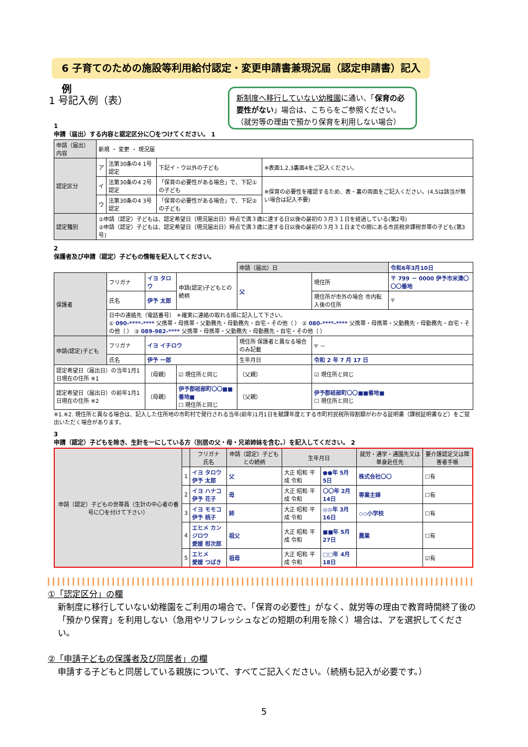6 子育てのための施設等利用給付認定・変更申請書兼現況届（認定申請書）記入例
1 号記入例（表）
新制度へ移行していない幼稚園に通い、「保育の必要性がない」場合は、こちらをご参照ください。（就労等の理由で預かり保育を利用しない場合）
1
申請（届出）する内容と認定区分に〇をつけてください。 1
| 申請（届出）内容 | 新規 ・ 変更 ・ 現況届 | | | |
| 認定区分 | ア | 法第30条の4 1号認定 | 下記イ・ウ以外の子ども | ※表面1,2,3裏面4をご記入ください。 |
| | イ | 法第30条の4 2号認定 | 「保育の必要性がある場合」で、下記①の子ども | ※保育の必要性を確認するため、表・裏の両面をご記入ください。(4,5は該当が無い場合は記入不要) |
| | ウ | 法第30条の4 3号認定 | 「保育の必要性がある場合」で、下記②の子ども | |
| 認定種別 | ①申請（認定）子どもは、認定希望日（現況届出日）時点で満３歳に達する日以後の最初の３月３１日を経過している(第2号) ②申請（認定）子どもは、認定希望日（現況届出日）時点で満３歳に達する日以後の最初の３月３１日までの間にある市民税非課税世帯の子ども(第3号) | | | |
2
保護者及び申請（認定）子どもの情報を記入してください。
| | | | | | 申請（届出）日 | | 令和6年3月10日 |
| 保護者 | フリガナ | イヨ タロウ | | 申請(認定)子どもとの続柄 | 父 | 現住所 | 〒 799 － 0000 伊予市米湊〇〇〇番地 |
| | 氏名 | 伊予 太郎 | | | | 現住所が市外の場合 市内転入後の住所 | 〒 |
| | 日中の連絡先（電話番号） ＊確実に連絡の取れる順に記入して下さい。 ① 090-****-**** 父携帯・母携帯・父勤務先・母勤務先・自宅・その他（ ） ② 080-****-**** 父携帯・母携帯・父勤務先・母勤務先・自宅・その他（ ） ③ 089-982-**** 父携帯・母携帯・父勤務先・母勤務先・自宅・その他（ ） | | | | | | |
| 申請(認定)子ども | フリガナ | イヨ イチロウ | | | 現住所 保護者と異なる場合のみ記載 | 〒 － | |
| | 氏名 | 伊予 一郎 | | | 生年月日 | 令和 2 年 7 月 17 日 | |
| 認定希望日（届出日）の当年1月1日現在の住所 ※1 | | （母親） | ☑ 現住所と同じ | | （父親） | ☑ 現住所と同じ | |
| 認定希望日（届出日）の前年1月1日現在の住所 ※2 | | （母親） | 伊予郡砥部町〇〇■■番地■ ☐ 現住所と同じ | | （父親） | 伊予郡砥部町〇〇■■番地■ ☐ 現住所と同じ | |
※1.※2. 現住所と異なる場合は、記入した住所地の市町村で発行される当年(前年)1月1日を賦課年度とする市町村民税所得割額がわかる証明書（課税証明書など）をご提出いただく場合があります。
3
申請（認定）子どもを除き、生計を一にしている方（別居の父・母・兄弟姉妹を含む。）を記入してください。 2
| 申請（認定）子どもの世帯員（生計の中心者の番号に〇を付けて下さい） | | フリガナ 氏名 | 申請（認定）子どもとの続柄 | 生年月日 | | 就労・通学・通園先又は単身赴任先 | 要介護認定又は障害者手帳 |
| --- | --- | --- | --- | --- | --- | --- | --- |
| | 1 | イヨ タロウ 伊予 太郎 | 父 | 大正 昭和 平成 令和 | ●●年 5月 5日 | 株式会社〇〇 | ☐有 |
| | 2 | イヨ ハナコ 伊予 花子 | 母 | 大正 昭和 平成 令和 | 〇〇年 2月 14日 | 専業主婦 | ☐有 |
| | 3 | イヨ モモコ 伊予 桃子 | 姉 | 大正 昭和 平成 令和 | ◎◎年 3月 16日 | ◇◇小学校 | ☐有 |
| | 4 | エヒメ カンジロウ 愛媛 柑次郎 | 祖父 | 大正 昭和 平成 令和 | ■■年 5月 27日 | 農業 | ☐有 |
| | 5 | エヒメ 愛媛 つばき | 祖母 | 大正 昭和 平成 令和 | □□年 4月 18日 | | ☑有 |
①「認定区分」の欄
新制度に移行していない幼稚園をご利用の場合で、「保育の必要性」がなく、就労等の理由で教育時間終了後の「預かり保育」を利用しない（急用やリフレッシュなどの短期の利用を除く）場合は、アを選択してください。
②「申請子どもの保護者及び同居者」の欄
申請する子どもと同居している親族について、すべてご記入ください。（続柄も記入が必要です。）
5